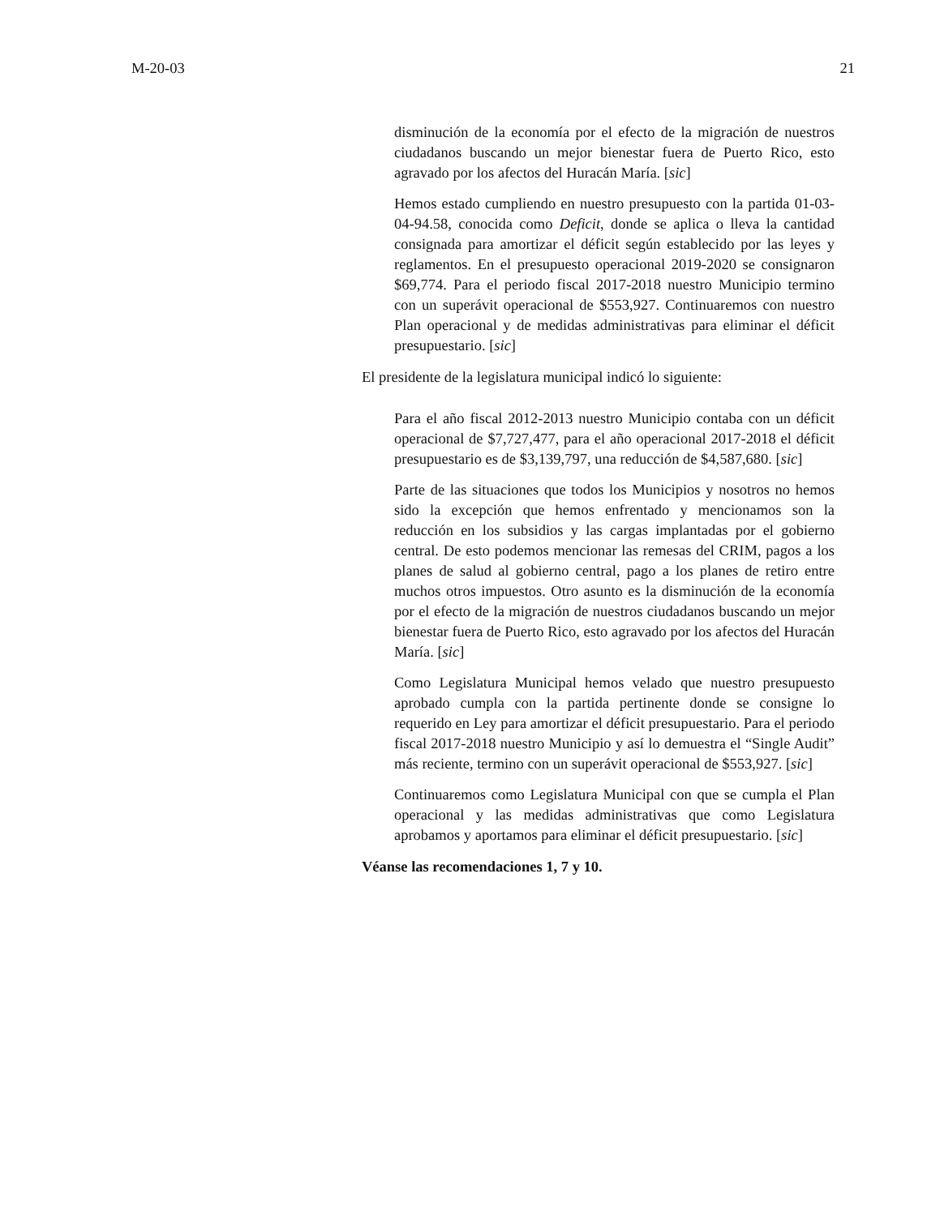M-20-03 21
disminución de la economía por el efecto de la migración de nuestros ciudadanos buscando un mejor bienestar fuera de Puerto Rico, esto agravado por los afectos del Huracán María. [sic]
Hemos estado cumpliendo en nuestro presupuesto con la partida 01-03-04-94.58, conocida como Deficit, donde se aplica o lleva la cantidad consignada para amortizar el déficit según establecido por las leyes y reglamentos. En el presupuesto operacional 2019-2020 se consignaron $69,774. Para el periodo fiscal 2017-2018 nuestro Municipio termino con un superávit operacional de $553,927. Continuaremos con nuestro Plan operacional y de medidas administrativas para eliminar el déficit presupuestario. [sic]
El presidente de la legislatura municipal indicó lo siguiente:
Para el año fiscal 2012-2013 nuestro Municipio contaba con un déficit operacional de $7,727,477, para el año operacional 2017-2018 el déficit presupuestario es de $3,139,797, una reducción de $4,587,680. [sic]
Parte de las situaciones que todos los Municipios y nosotros no hemos sido la excepción que hemos enfrentado y mencionamos son la reducción en los subsidios y las cargas implantadas por el gobierno central. De esto podemos mencionar las remesas del CRIM, pagos a los planes de salud al gobierno central, pago a los planes de retiro entre muchos otros impuestos. Otro asunto es la disminución de la economía por el efecto de la migración de nuestros ciudadanos buscando un mejor bienestar fuera de Puerto Rico, esto agravado por los afectos del Huracán María. [sic]
Como Legislatura Municipal hemos velado que nuestro presupuesto aprobado cumpla con la partida pertinente donde se consigne lo requerido en Ley para amortizar el déficit presupuestario. Para el periodo fiscal 2017-2018 nuestro Municipio y así lo demuestra el “Single Audit” más reciente, termino con un superávit operacional de $553,927. [sic]
Continuaremos como Legislatura Municipal con que se cumpla el Plan operacional y las medidas administrativas que como Legislatura aprobamos y aportamos para eliminar el déficit presupuestario. [sic]
Véanse las recomendaciones 1, 7 y 10.